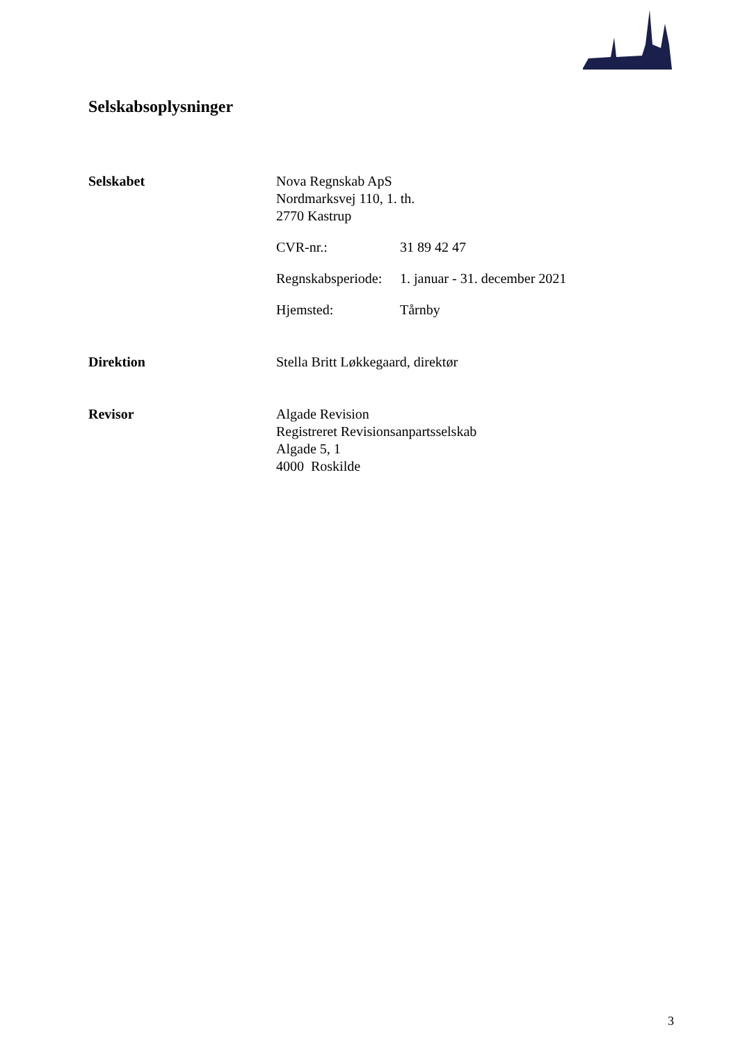Selskabsoplysninger
Selskabet Nova Regnskab ApS
Nordmarksvej 110, 1. th.
2770 Kastrup
CVR-nr.: 31 89 42 47
Regnskabsperiode: 1. januar - 31. december 2021
Hjemsted: Tårnby
Direktion Stella Britt Løkkegaard, direktør
Revisor Algade Revision
Registreret Revisionsanpartsselskab
Algade 5, 1
4000 Roskilde
3